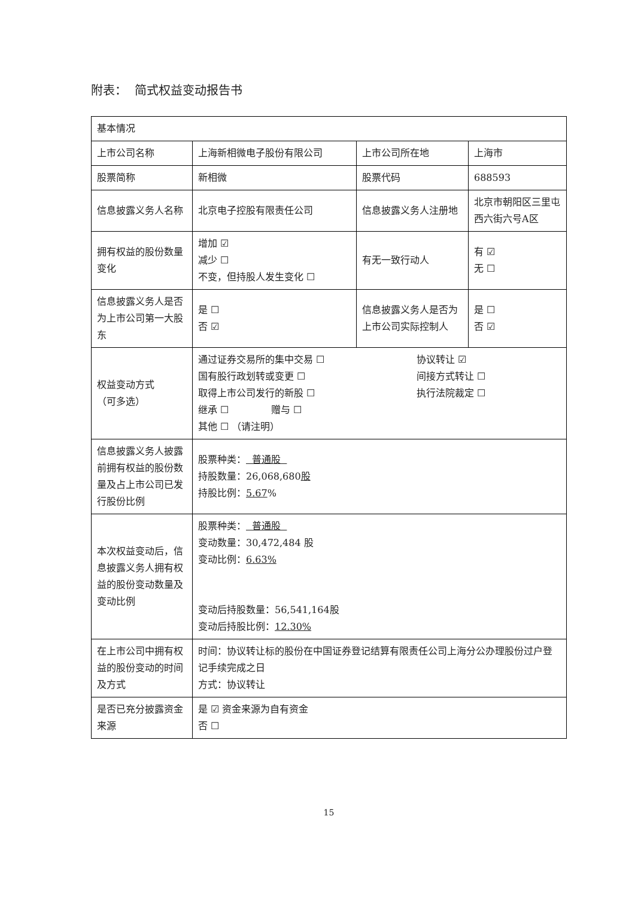附表： 简式权益变动报告书
| 基本情况 | | | |
| 上市公司名称 | 上海新相微电子股份有限公司 | 上市公司所在地 | 上海市 |
| 股票简称 | 新相微 | 股票代码 | 688593 |
| 信息披露义务人名称 | 北京电子控股有限责任公司 | 信息披露义务人注册地 | 北京市朝阳区三里屯西六街六号A区 |
| 拥有权益的股份数量变化 | 增加 ☑ 减少 ☐ 不变，但持股人发生变化 ☐ | 有无一致行动人 | 有 ☑ 无 ☐ |
| 信息披露义务人是否为上市公司第一大股东 | 是 ☐ 否 ☑ | 信息披露义务人是否为上市公司实际控制人 | 是 ☐ 否 ☑ |
| 权益变动方式 （可多选） | 通过证券交易所的集中交易 ☐ 协议转让 ☑ 国有股行政划转或变更 ☐ 间接方式转让 ☐ 取得上市公司发行的新股 ☐ 执行法院裁定 ☐ 继承 ☐ 赠与 ☐ 其他 ☐ （请注明） | | |
| 信息披露义务人披露前拥有权益的股份数量及占上市公司已发行股份比例 | 股票种类： 普通股 持股数量：26,068,680 股 持股比例： 5.67 % | | |
| 本次权益变动后，信息披露义务人拥有权益的股份变动数量及变动比例 | 股票种类： 普通股 变动数量：30,472,484 股 变动比例： 6.63% 变动后持股数量：56,541,164股 变动后持股比例： 12.30% | | |
| 在上市公司中拥有权益的股份变动的时间及方式 | 时间：协议转让标的股份在中国证券登记结算有限责任公司上海分公办理股份过户登记手续完成之日 方式：协议转让 | | |
| 是否已充分披露资金来源 | 是 ☑ 资金来源为自有资金 否 ☐ | | |
15